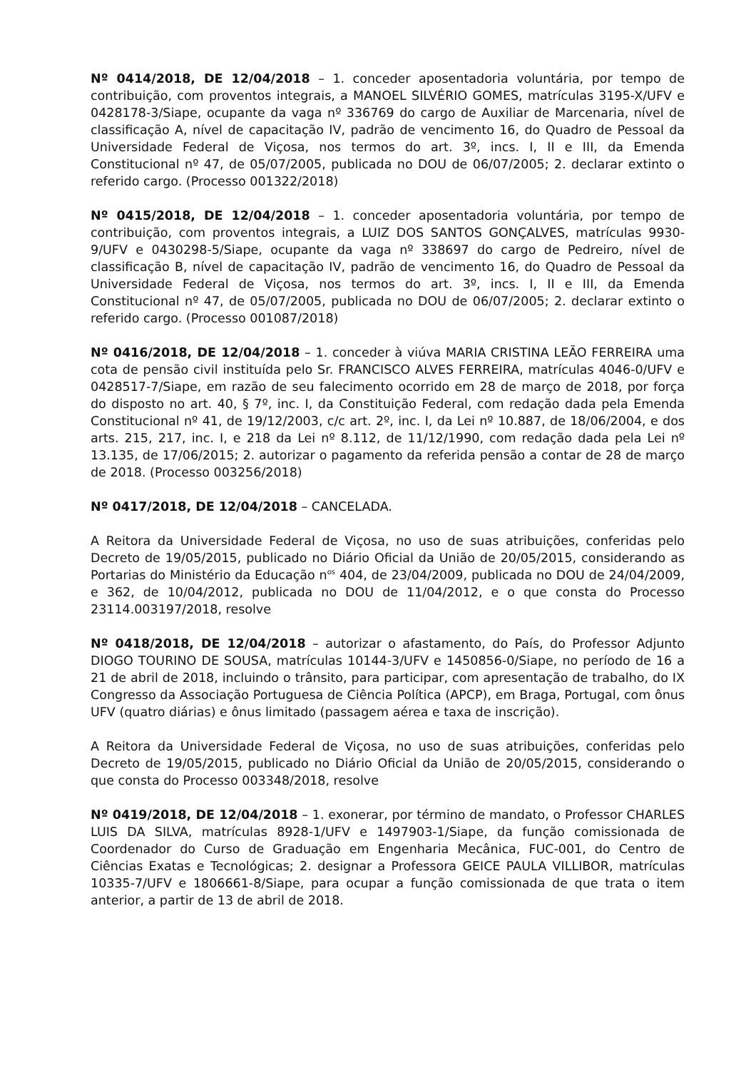Nº 0414/2018, DE 12/04/2018 – 1. conceder aposentadoria voluntária, por tempo de contribuição, com proventos integrais, a MANOEL SILVÉRIO GOMES, matrículas 3195-X/UFV e 0428178-3/Siape, ocupante da vaga nº 336769 do cargo de Auxiliar de Marcenaria, nível de classificação A, nível de capacitação IV, padrão de vencimento 16, do Quadro de Pessoal da Universidade Federal de Viçosa, nos termos do art. 3º, incs. I, II e III, da Emenda Constitucional nº 47, de 05/07/2005, publicada no DOU de 06/07/2005; 2. declarar extinto o referido cargo. (Processo 001322/2018)
Nº 0415/2018, DE 12/04/2018 – 1. conceder aposentadoria voluntária, por tempo de contribuição, com proventos integrais, a LUIZ DOS SANTOS GONÇALVES, matrículas 9930-9/UFV e 0430298-5/Siape, ocupante da vaga nº 338697 do cargo de Pedreiro, nível de classificação B, nível de capacitação IV, padrão de vencimento 16, do Quadro de Pessoal da Universidade Federal de Viçosa, nos termos do art. 3º, incs. I, II e III, da Emenda Constitucional nº 47, de 05/07/2005, publicada no DOU de 06/07/2005; 2. declarar extinto o referido cargo. (Processo 001087/2018)
Nº 0416/2018, DE 12/04/2018 – 1. conceder à viúva MARIA CRISTINA LEÃO FERREIRA uma cota de pensão civil instituída pelo Sr. FRANCISCO ALVES FERREIRA, matrículas 4046-0/UFV e 0428517-7/Siape, em razão de seu falecimento ocorrido em 28 de março de 2018, por força do disposto no art. 40, § 7º, inc. I, da Constituição Federal, com redação dada pela Emenda Constitucional nº 41, de 19/12/2003, c/c art. 2º, inc. I, da Lei nº 10.887, de 18/06/2004, e dos arts. 215, 217, inc. I, e 218 da Lei nº 8.112, de 11/12/1990, com redação dada pela Lei nº 13.135, de 17/06/2015; 2. autorizar o pagamento da referida pensão a contar de 28 de março de 2018. (Processo 003256/2018)
Nº 0417/2018, DE 12/04/2018 – CANCELADA.
A Reitora da Universidade Federal de Viçosa, no uso de suas atribuições, conferidas pelo Decreto de 19/05/2015, publicado no Diário Oficial da União de 20/05/2015, considerando as Portarias do Ministério da Educação n<sup>os</sup> 404, de 23/04/2009, publicada no DOU de 24/04/2009, e 362, de 10/04/2012, publicada no DOU de 11/04/2012, e o que consta do Processo 23114.003197/2018, resolve
Nº 0418/2018, DE 12/04/2018 – autorizar o afastamento, do País, do Professor Adjunto DIOGO TOURINO DE SOUSA, matrículas 10144-3/UFV e 1450856-0/Siape, no período de 16 a 21 de abril de 2018, incluindo o trânsito, para participar, com apresentação de trabalho, do IX Congresso da Associação Portuguesa de Ciência Política (APCP), em Braga, Portugal, com ônus UFV (quatro diárias) e ônus limitado (passagem aérea e taxa de inscrição).
A Reitora da Universidade Federal de Viçosa, no uso de suas atribuições, conferidas pelo Decreto de 19/05/2015, publicado no Diário Oficial da União de 20/05/2015, considerando o que consta do Processo 003348/2018, resolve
Nº 0419/2018, DE 12/04/2018 – 1. exonerar, por término de mandato, o Professor CHARLES LUIS DA SILVA, matrículas 8928-1/UFV e 1497903-1/Siape, da função comissionada de Coordenador do Curso de Graduação em Engenharia Mecânica, FUC-001, do Centro de Ciências Exatas e Tecnológicas; 2. designar a Professora GEICE PAULA VILLIBOR, matrículas 10335-7/UFV e 1806661-8/Siape, para ocupar a função comissionada de que trata o item anterior, a partir de 13 de abril de 2018.